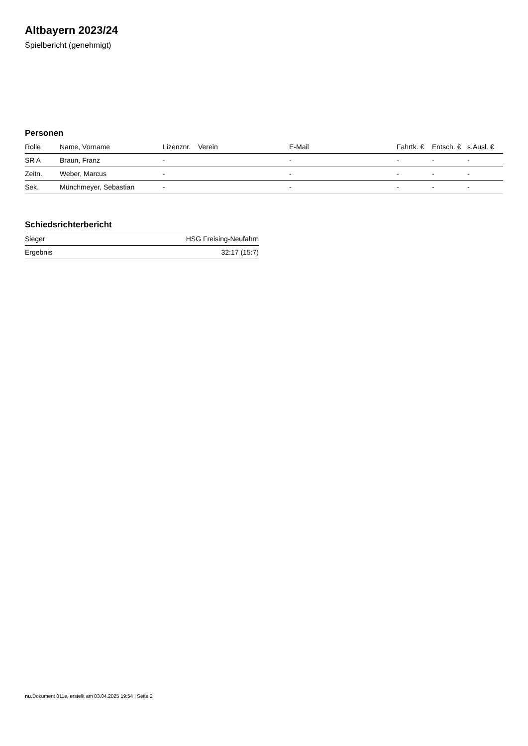Altbayern 2023/24
Spielbericht (genehmigt)
Personen
| Rolle | Name, Vorname | Lizenznr. | Verein | E-Mail | Fahrtk. € | Entsch. € | s.Ausl. € |
| --- | --- | --- | --- | --- | --- | --- | --- |
| SR A | Braun, Franz | - | | - | - | - | - |
| Zeitn. | Weber, Marcus | - | | - | - | - | - |
| Sek. | Münchmeyer, Sebastian | - | | - | - | - | - |
Schiedsrichterbericht
| Sieger | HSG Freising-Neufahrn |
| Ergebnis | 32:17 (15:7) |
nu.Dokument 011e, erstellt am 03.04.2025 19:54 | Seite 2